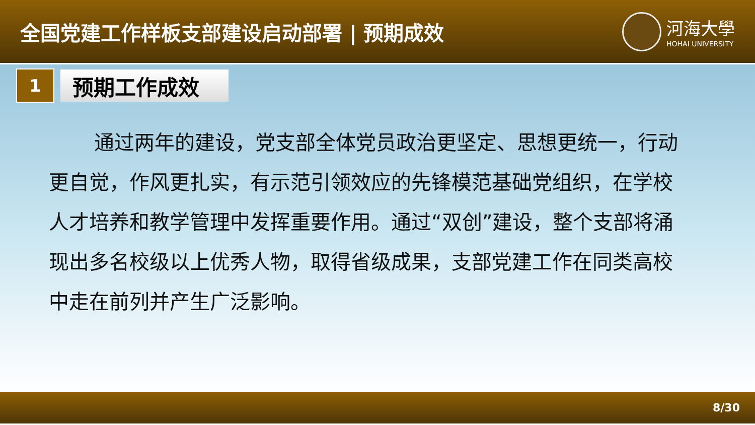全国党建工作样板支部建设启动部署 | 预期成效
河海大學
HOHAI UNIVERSITY
1
预期工作成效
通过两年的建设，党支部全体党员政治更坚定、思想更统一，行动更自觉，作风更扎实，有示范引领效应的先锋模范基础党组织，在学校人才培养和教学管理中发挥重要作用。通过“双创”建设，整个支部将涌现出多名校级以上优秀人物，取得省级成果，支部党建工作在同类高校中走在前列并产生广泛影响。
8/30